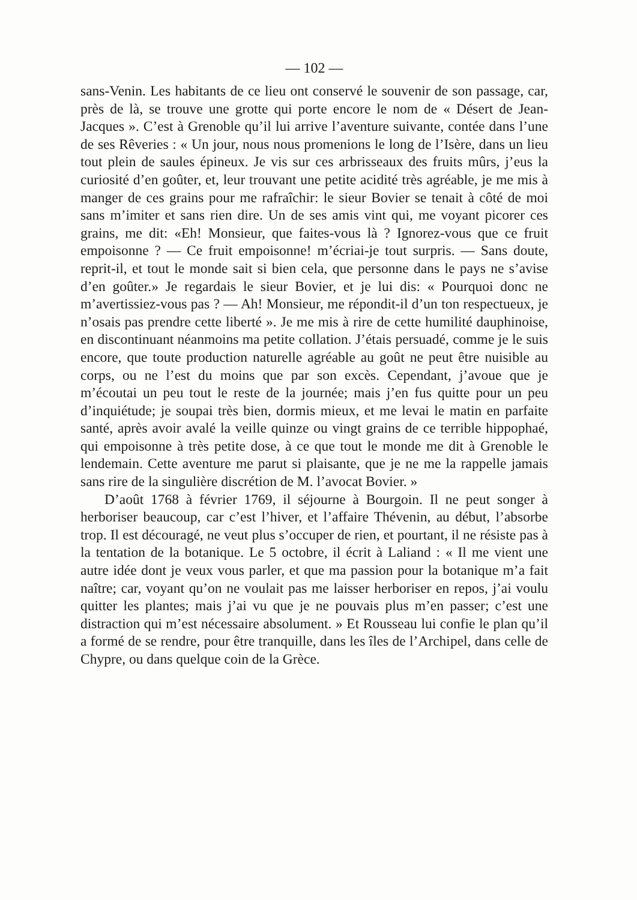— 102 —
sans-Venin. Les habitants de ce lieu ont conservé le souvenir de son passage, car, près de là, se trouve une grotte qui porte encore le nom de « Désert de Jean-Jacques ». C’est à Grenoble qu’il lui arrive l’aventure suivante, contée dans l’une de ses Rêveries : « Un jour, nous nous promenions le long de l’Isère, dans un lieu tout plein de saules épineux. Je vis sur ces arbrisseaux des fruits mûrs, j’eus la curiosité d’en goûter, et, leur trouvant une petite acidité très agréable, je me mis à manger de ces grains pour me rafraîchir: le sieur Bovier se tenait à côté de moi sans m’imiter et sans rien dire. Un de ses amis vint qui, me voyant picorer ces grains, me dit: «Eh! Monsieur, que faites-vous là ? Ignorez-vous que ce fruit empoisonne ? — Ce fruit empoisonne! m’écriai-je tout surpris. — Sans doute, reprit-il, et tout le monde sait si bien cela, que personne dans le pays ne s’avise d’en goûter.» Je regardais le sieur Bovier, et je lui dis: « Pourquoi donc ne m’avertissiez-vous pas ? — Ah! Monsieur, me répondit-il d’un ton respectueux, je n’osais pas prendre cette liberté ». Je me mis à rire de cette humilité dauphinoise, en discontinuant néanmoins ma petite collation. J’étais persuadé, comme je le suis encore, que toute production naturelle agréable au goût ne peut être nuisible au corps, ou ne l’est du moins que par son excès. Cependant, j’avoue que je m’écoutai un peu tout le reste de la journée; mais j’en fus quitte pour un peu d’inquiétude; je soupai très bien, dormis mieux, et me levai le matin en parfaite santé, après avoir avalé la veille quinze ou vingt grains de ce terrible hippophaé, qui empoisonne à très petite dose, à ce que tout le monde me dit à Grenoble le lendemain. Cette aventure me parut si plaisante, que je ne me la rappelle jamais sans rire de la singulière discrétion de M. l’avocat Bovier. »
D’août 1768 à février 1769, il séjourne à Bourgoin. Il ne peut songer à herboriser beaucoup, car c’est l’hiver, et l’affaire Thévenin, au début, l’absorbe trop. Il est découragé, ne veut plus s’occuper de rien, et pourtant, il ne résiste pas à la tentation de la botanique. Le 5 octobre, il écrit à Laliand : « Il me vient une autre idée dont je veux vous parler, et que ma passion pour la botanique m’a fait naître; car, voyant qu’on ne voulait pas me laisser herboriser en repos, j’ai voulu quitter les plantes; mais j’ai vu que je ne pouvais plus m’en passer; c’est une distraction qui m’est nécessaire absolument. » Et Rousseau lui confie le plan qu’il a formé de se rendre, pour être tranquille, dans les îles de l’Archipel, dans celle de Chypre, ou dans quelque coin de la Grèce.